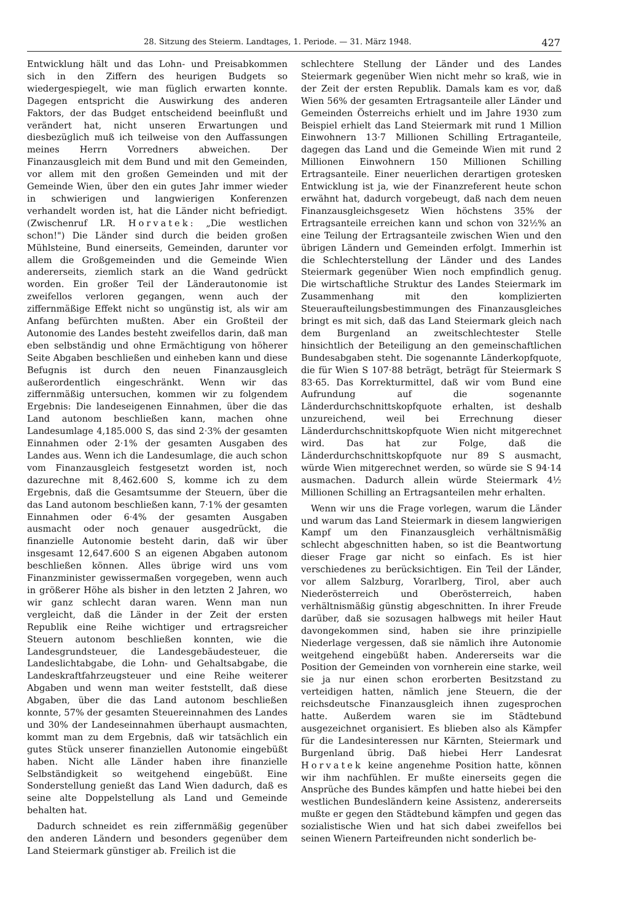28. Sitzung des Steierm. Landtages, 1. Periode. — 31. März 1948. 427
Entwicklung hält und das Lohn- und Preisabkommen sich in den Ziffern des heurigen Budgets so wiedergespiegelt, wie man füglich erwarten konnte. Dagegen entspricht die Auswirkung des anderen Faktors, der das Budget entscheidend beeinflußt und verändert hat, nicht unseren Erwartungen und diesbezüglich muß ich teilweise von den Auffassungen meines Herrn Vorredners abweichen. Der Finanzausgleich mit dem Bund und mit den Gemeinden, vor allem mit den großen Gemeinden und mit der Gemeinde Wien, über den ein gutes Jahr immer wieder in schwierigen und langwierigen Konferenzen verhandelt worden ist, hat die Länder nicht befriedigt. (Zwischenruf LR. Horvatek: „Die westlichen schon!") Die Länder sind durch die beiden großen Mühlsteine, Bund einerseits, Gemeinden, darunter vor allem die Großgemeinden und die Gemeinde Wien andererseits, ziemlich stark an die Wand gedrückt worden. Ein großer Teil der Länderautonomie ist zweifellos verloren gegangen, wenn auch der ziffernmäßige Effekt nicht so ungünstig ist, als wir am Anfang befürchten mußten. Aber ein Großteil der Autonomie des Landes besteht zweifellos darin, daß man eben selbständig und ohne Ermächtigung von höherer Seite Abgaben beschließen und einheben kann und diese Befugnis ist durch den neuen Finanzausgleich außerordentlich eingeschränkt. Wenn wir das ziffernmäßig untersuchen, kommen wir zu folgendem Ergebnis: Die landeseigenen Einnahmen, über die das Land autonom beschließen kann, machen ohne Landesumlage 4,185.000 S, das sind 2·3% der gesamten Einnahmen oder 2·1% der gesamten Ausgaben des Landes aus. Wenn ich die Landesumlage, die auch schon vom Finanzausgleich festgesetzt worden ist, noch dazurechne mit 8,462.600 S, komme ich zu dem Ergebnis, daß die Gesamtsumme der Steuern, über die das Land autonom beschließen kann, 7·1% der gesamten Einnahmen oder 6·4% der gesamten Ausgaben ausmacht oder noch genauer ausgedrückt, die finanzielle Autonomie besteht darin, daß wir über insgesamt 12,647.600 S an eigenen Abgaben autonom beschließen können. Alles übrige wird uns vom Finanzminister gewissermaßen vorgegeben, wenn auch in größerer Höhe als bisher in den letzten 2 Jahren, wo wir ganz schlecht daran waren. Wenn man nun vergleicht, daß die Länder in der Zeit der ersten Republik eine Reihe wichtiger und ertragsreicher Steuern autonom beschließen konnten, wie die Landesgrundsteuer, die Landesgebäudesteuer, die Landeslichtabgabe, die Lohn- und Gehaltsabgabe, die Landeskraftfahrzeugsteuer und eine Reihe weiterer Abgaben und wenn man weiter feststellt, daß diese Abgaben, über die das Land autonom beschließen konnte, 57% der gesamten Steuereinnahmen des Landes und 30% der Landeseinnahmen überhaupt ausmachten, kommt man zu dem Ergebnis, daß wir tatsächlich ein gutes Stück unserer finanziellen Autonomie eingebüßt haben. Nicht alle Länder haben ihre finanzielle Selbständigkeit so weitgehend eingebüßt. Eine Sonderstellung genießt das Land Wien dadurch, daß es seine alte Doppelstellung als Land und Gemeinde behalten hat.
Dadurch schneidet es rein ziffernmäßig gegenüber den anderen Ländern und besonders gegenüber dem Land Steiermark günstiger ab. Freilich ist die
schlechtere Stellung der Länder und des Landes Steiermark gegenüber Wien nicht mehr so kraß, wie in der Zeit der ersten Republik. Damals kam es vor, daß Wien 56% der gesamten Ertragsanteile aller Länder und Gemeinden Österreichs erhielt und im Jahre 1930 zum Beispiel erhielt das Land Steiermark mit rund 1 Million Einwohnern 13·7 Millionen Schilling Ertraganteile, dagegen das Land und die Gemeinde Wien mit rund 2 Millionen Einwohnern 150 Millionen Schilling Ertragsanteile. Einer neuerlichen derartigen grotesken Entwicklung ist ja, wie der Finanzreferent heute schon erwähnt hat, dadurch vorgebeugt, daß nach dem neuen Finanzausgleichsgesetz Wien höchstens 35% der Ertragsanteile erreichen kann und schon von 32½% an eine Teilung der Ertragsanteile zwischen Wien und den übrigen Ländern und Gemeinden erfolgt. Immerhin ist die Schlechterstellung der Länder und des Landes Steiermark gegenüber Wien noch empfindlich genug. Die wirtschaftliche Struktur des Landes Steiermark im Zusammenhang mit den komplizierten Steueraufteilungsbestimmungen des Finanzausgleiches bringt es mit sich, daß das Land Steiermark gleich nach dem Burgenland an zweitschlechtester Stelle hinsichtlich der Beteiligung an den gemeinschaftlichen Bundesabgaben steht. Die sogenannte Länderkopfquote, die für Wien S 107·88 beträgt, beträgt für Steiermark S 83·65. Das Korrekturmittel, daß wir vom Bund eine Aufrundung auf die sogenannte Länderdurchschnittskopfquote erhalten, ist deshalb unzureichend, weil bei Errechnung dieser Länderdurchschnittskopfquote Wien nicht mitgerechnet wird. Das hat zur Folge, daß die Länderdurchschnittskopfquote nur 89 S ausmacht, würde Wien mitgerechnet werden, so würde sie S 94·14 ausmachen. Dadurch allein würde Steiermark 4½ Millionen Schilling an Ertragsanteilen mehr erhalten.
Wenn wir uns die Frage vorlegen, warum die Länder und warum das Land Steiermark in diesem langwierigen Kampf um den Finanzausgleich verhältnismäßig schlecht abgeschnitten haben, so ist die Beantwortung dieser Frage gar nicht so einfach. Es ist hier verschiedenes zu berücksichtigen. Ein Teil der Länder, vor allem Salzburg, Vorarlberg, Tirol, aber auch Niederösterreich und Oberösterreich, haben verhältnismäßig günstig abgeschnitten. In ihrer Freude darüber, daß sie sozusagen halbwegs mit heiler Haut davongekommen sind, haben sie ihre prinzipielle Niederlage vergessen, daß sie nämlich ihre Autonomie weitgehend eingebüßt haben. Andererseits war die Position der Gemeinden von vornherein eine starke, weil sie ja nur einen schon erorberten Besitzstand zu verteidigen hatten, nämlich jene Steuern, die der reichsdeutsche Finanzausgleich ihnen zugesprochen hatte. Außerdem waren sie im Städtebund ausgezeichnet organisiert. Es blieben also als Kämpfer für die Landesinteressen nur Kärnten, Steiermark und Burgenland übrig. Daß hiebei Herr Landesrat Horvatek keine angenehme Position hatte, können wir ihm nachfühlen. Er mußte einerseits gegen die Ansprüche des Bundes kämpfen und hatte hiebei bei den westlichen Bundesländern keine Assistenz, andererseits mußte er gegen den Städtebund kämpfen und gegen das sozialistische Wien und hat sich dabei zweifellos bei seinen Wienern Parteifreunden nicht sonderlich be-